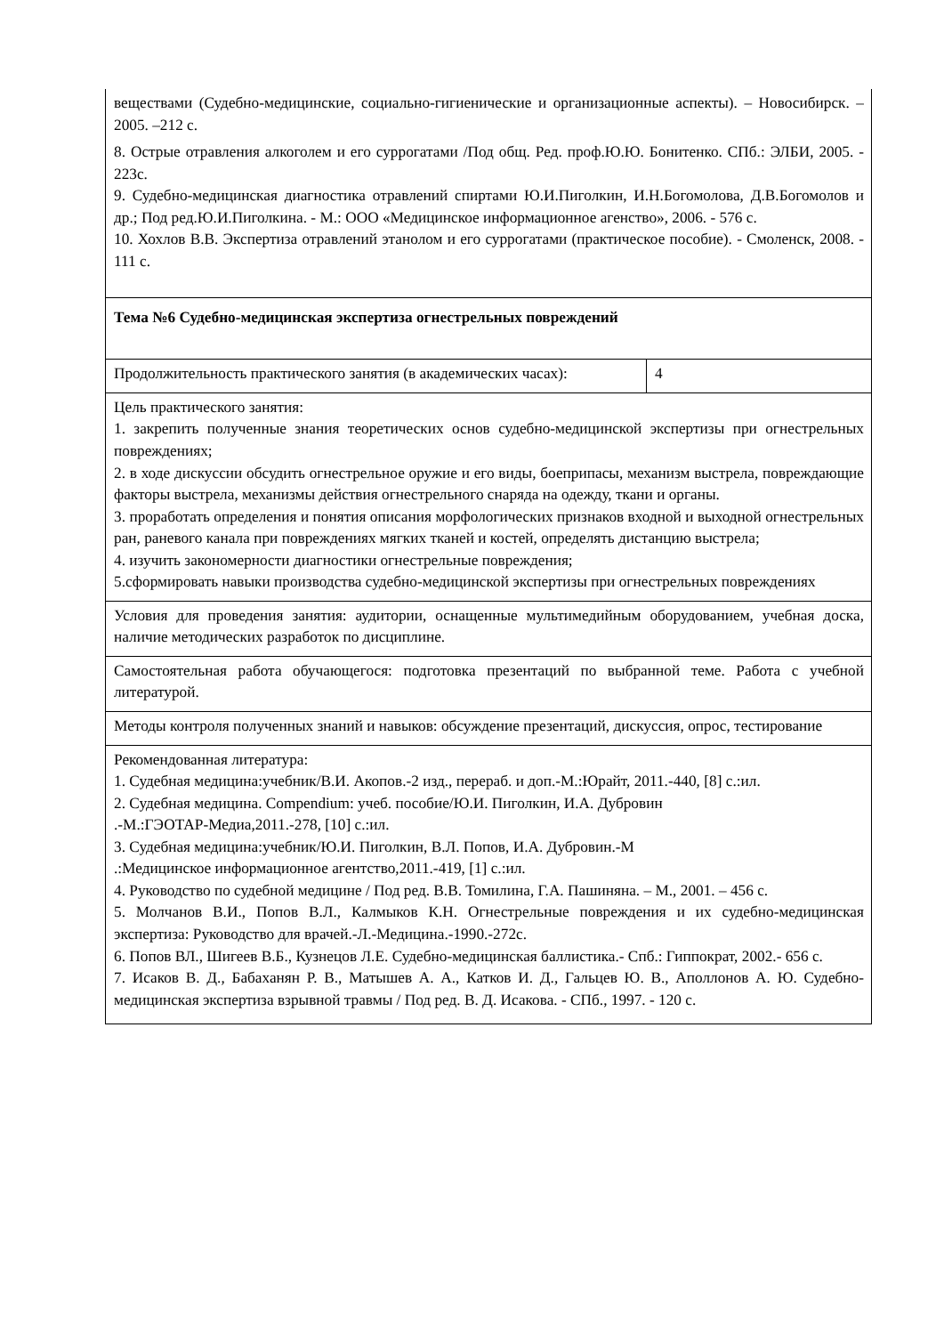| веществами (Судебно-медицинские, социально-гигиенические и организационные аспекты). – Новосибирск. – 2005. –212 с. 8. Острые отравления алкоголем и его суррогатами /Под общ. Ред. проф.Ю.Ю. Бонитенко. СПб.: ЭЛБИ, 2005. - 223с. 9. Судебно-медицинская диагностика отравлений спиртами Ю.И.Пиголкин, И.Н.Богомолова, Д.В.Богомолов и др.; Под ред.Ю.И.Пиголкина. - М.: ООО «Медицинское информационное агенство», 2006. - 576 с. 10. Хохлов В.В. Экспертиза отравлений этанолом и его суррогатами (практическое пособие). - Смоленск, 2008. - 111 с. | |
| Тема №6 Судебно-медицинская экспертиза огнестрельных повреждений | |
| Продолжительность практического занятия (в академических часах): | 4 |
| Цель практического занятия: 1. закрепить полученные знания теоретических основ судебно-медицинской экспертизы при огнестрельных повреждениях; 2. в ходе дискуссии обсудить огнестрельное оружие и его виды, боеприпасы, механизм выстрела, повреждающие факторы выстрела, механизмы действия огнестрельного снаряда на одежду, ткани и органы. 3. проработать определения и понятия описания морфологических признаков входной и выходной огнестрельных ран, раневого канала при повреждениях мягких тканей и костей, определять дистанцию выстрела; 4. изучить закономерности диагностики огнестрельные повреждения; 5.сформировать навыки производства судебно-медицинской экспертизы при огнестрельных повреждениях | |
| Условия для проведения занятия: аудитории, оснащенные мультимедийным оборудованием, учебная доска, наличие методических разработок по дисциплине. | |
| Самостоятельная работа обучающегося: подготовка презентаций по выбранной теме. Работа с учебной литературой. | |
| Методы контроля полученных знаний и навыков: обсуждение презентаций, дискуссия, опрос, тестирование | |
| Рекомендованная литература: 1. Судебная медицина:учебник/В.И. Акопов.-2 изд., перераб. и доп.-М.:Юрайт, 2011.-440, [8] с.:ил. 2. Судебная медицина. Compendium: учеб. пособие/Ю.И. Пиголкин, И.А. Дубровин .-М.:ГЭОТАР-Медиа,2011.-278, [10] с.:ил. 3. Судебная медицина:учебник/Ю.И. Пиголкин, В.Л. Попов, И.А. Дубровин.-М .:Медицинское информационное агентство,2011.-419, [1] с.:ил. 4. Руководство по судебной медицине / Под ред. В.В. Томилина, Г.А. Пашиняна. – М., 2001. – 456 с. 5. Молчанов В.И., Попов В.Л., Калмыков К.Н. Огнестрельные повреждения и их судебно-медицинская экспертиза: Руководство для врачей.-Л.-Медицина.-1990.-272с. 6. Попов ВЛ., Шигеев В.Б., Кузнецов Л.Е. Судебно-медицинская баллистика.- Спб.: Гиппократ, 2002.- 656 с. 7. Исаков В. Д., Бабаханян Р. В., Матышев А. А., Катков И. Д., Гальцев Ю. В., Аполлонов А. Ю. Судебно-медицинская экспертиза взрывной травмы / Под ред. В. Д. Исакова. - СПб., 1997. - 120 с. | |